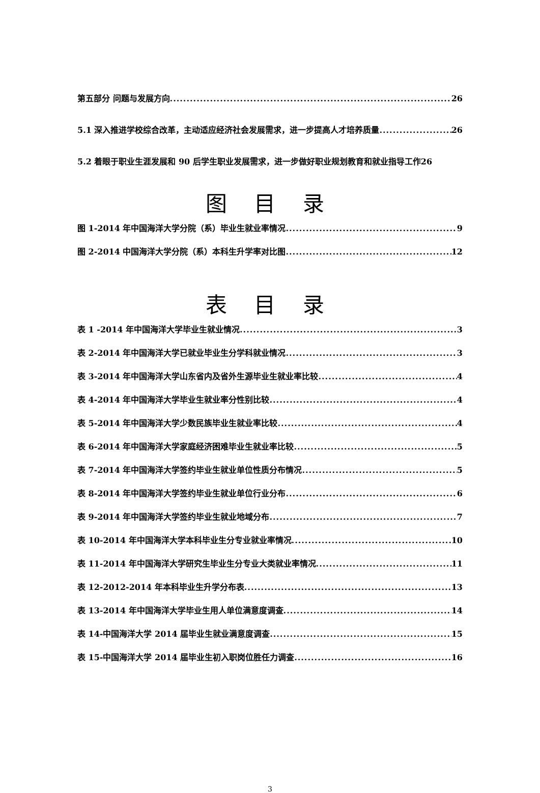第五部分 问题与发展方向 26
5.1 深入推进学校综合改革，主动适应经济社会发展需求，进一步提高人才培养质量 26
5.2 着眼于职业生涯发展和 90 后学生职业发展需求，进一步做好职业规划教育和就业指导工作 26
图 目 录
图 1-2014 年中国海洋大学分院（系）毕业生就业率情况 9
图 2-2014 中国海洋大学分院（系）本科生升学率对比图 12
表 目 录
表 1 -2014 年中国海洋大学毕业生就业情况 3
表 2-2014 年中国海洋大学已就业毕业生分学科就业情况 3
表 3-2014 年中国海洋大学山东省内及省外生源毕业生就业率比较 4
表 4-2014 年中国海洋大学毕业生就业率分性别比较 4
表 5-2014 年中国海洋大学少数民族毕业生就业率比较 4
表 6-2014 年中国海洋大学家庭经济困难毕业生就业率比较 5
表 7-2014 年中国海洋大学签约毕业生就业单位性质分布情况 5
表 8-2014 年中国海洋大学签约毕业生就业单位行业分布 6
表 9-2014 年中国海洋大学签约毕业生就业地域分布 7
表 10-2014 年中国海洋大学本科毕业生分专业就业率情况 10
表 11-2014 年中国海洋大学研究生毕业生分专业大类就业率情况 11
表 12-2012-2014 年本科毕业生升学分布表 13
表 13-2014 年中国海洋大学毕业生用人单位满意度调查 14
表 14-中国海洋大学 2014 届毕业生就业满意度调查 15
表 15-中国海洋大学 2014 届毕业生初入职岗位胜任力调查 16
3